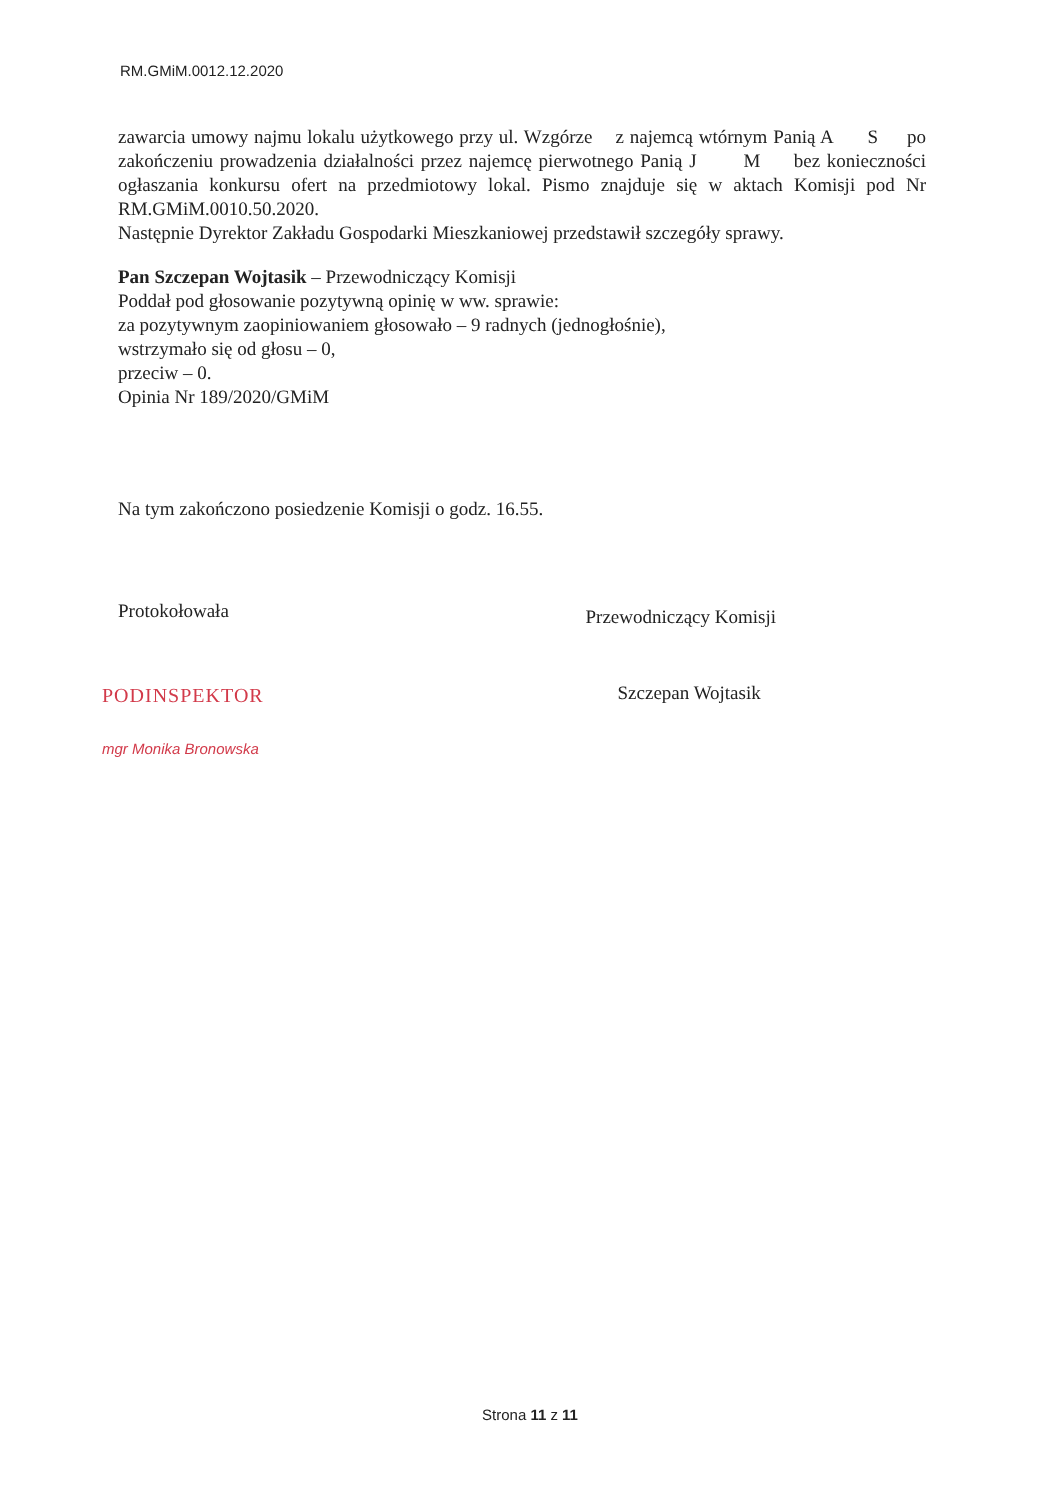RM.GMiM.0012.12.2020
zawarcia umowy najmu lokalu użytkowego przy ul. Wzgórze z najemcą wtórnym Panią A S po zakończeniu prowadzenia działalności przez najemcę pierwotnego Panią J M bez konieczności ogłaszania konkursu ofert na przedmiotowy lokal. Pismo znajduje się w aktach Komisji pod Nr RM.GMiM.0010.50.2020.
Następnie Dyrektor Zakładu Gospodarki Mieszkaniowej przedstawił szczegóły sprawy.
Pan Szczepan Wojtasik – Przewodniczący Komisji
Poddał pod głosowanie pozytywną opinię w ww. sprawie:
za pozytywnym zaopiniowaniem głosowało – 9 radnych (jednogłośnie),
wstrzymało się od głosu – 0,
przeciw – 0.
Opinia Nr 189/2020/GMiM
Na tym zakończono posiedzenie Komisji o godz. 16.55.
Protokołowała
PODINSPEKTOR
mgr Monika Bronowska
Przewodniczący Komisji
Szczepan Wojtasik
Strona 11 z 11